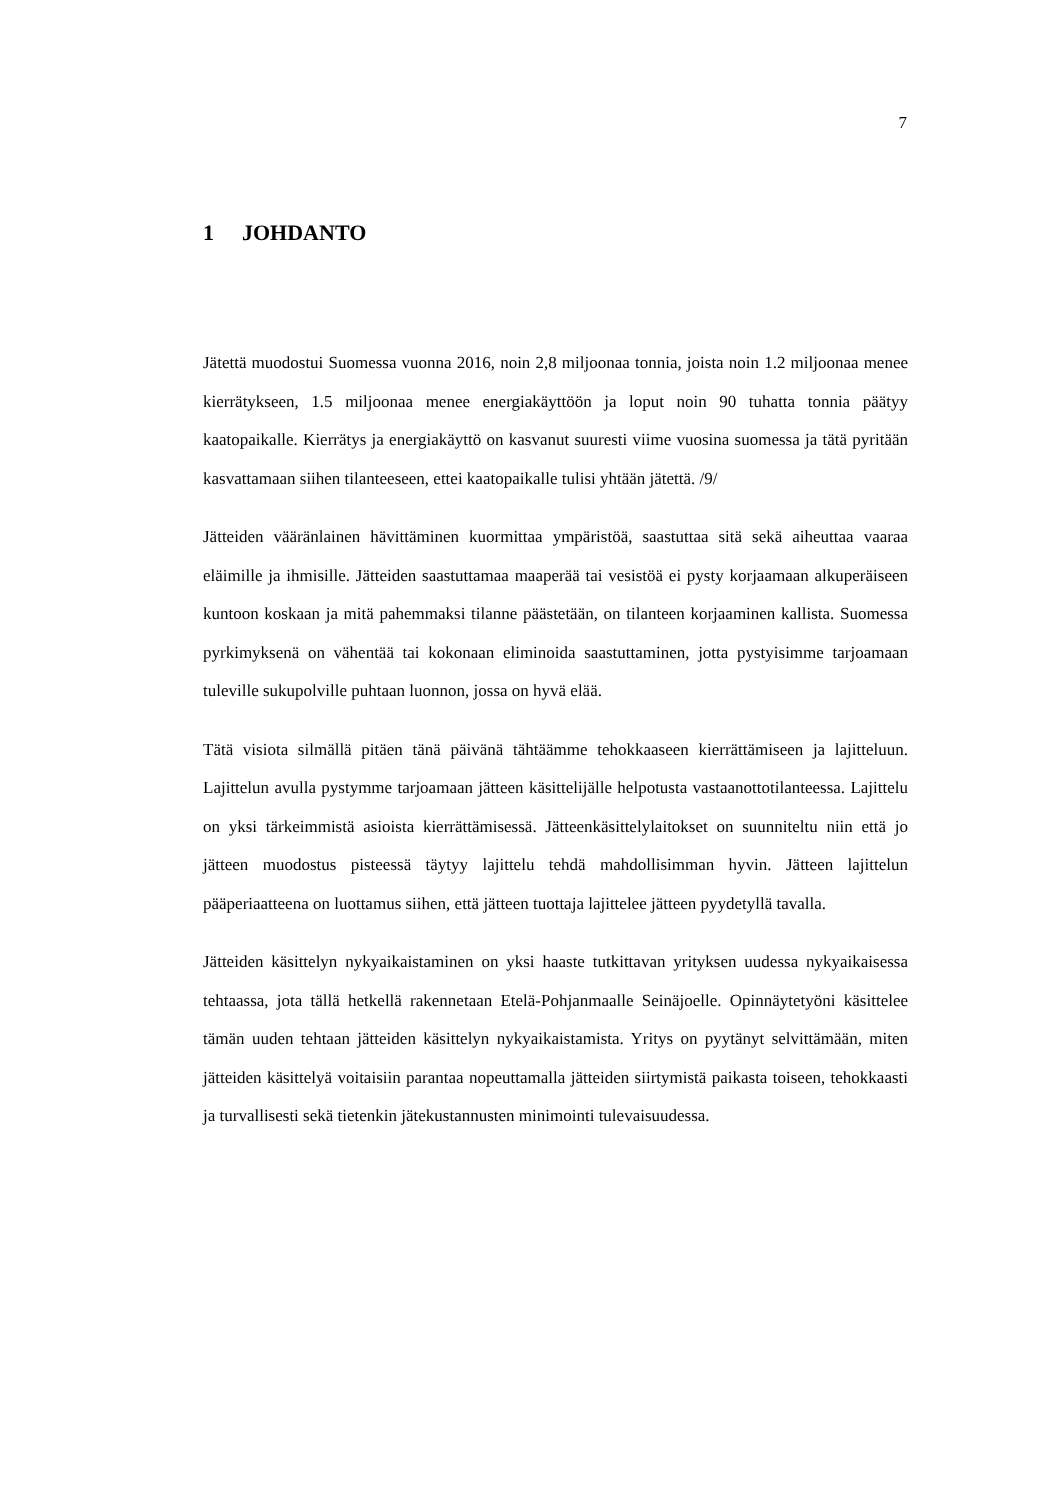7
1 JOHDANTO
Jätettä muodostui Suomessa vuonna 2016, noin 2,8 miljoonaa tonnia, joista noin 1.2 miljoonaa menee kierrätykseen, 1.5 miljoonaa menee energiakäyttöön ja loput noin 90 tuhatta tonnia päätyy kaatopaikalle. Kierrätys ja energiakäyttö on kasvanut suuresti viime vuosina suomessa ja tätä pyritään kasvattamaan siihen tilanteeseen, ettei kaatopaikalle tulisi yhtään jätettä. /9/
Jätteiden vääränlainen hävittäminen kuormittaa ympäristöä, saastuttaa sitä sekä aiheuttaa vaaraa eläimille ja ihmisille. Jätteiden saastuttamaa maaperää tai vesistöä ei pysty korjaamaan alkuperäiseen kuntoon koskaan ja mitä pahemmaksi tilanne päästetään, on tilanteen korjaaminen kallista. Suomessa pyrkimyksenä on vähentää tai kokonaan eliminoida saastuttaminen, jotta pystyisimme tarjoamaan tuleville sukupolville puhtaan luonnon, jossa on hyvä elää.
Tätä visiota silmällä pitäen tänä päivänä tähtäämme tehokkaaseen kierrättämiseen ja lajitteluun. Lajittelun avulla pystymme tarjoamaan jätteen käsittelijälle helpotusta vastaanottotilanteessa. Lajittelu on yksi tärkeimmistä asioista kierrättämisessä. Jätteenkäsittelylaitokset on suunniteltu niin että jo jätteen muodostus pisteessä täytyy lajittelu tehdä mahdollisimman hyvin. Jätteen lajittelun pääperiaatteena on luottamus siihen, että jätteen tuottaja lajittelee jätteen pyydetyllä tavalla.
Jätteiden käsittelyn nykyaikaistaminen on yksi haaste tutkittavan yrityksen uudessa nykyaikaisessa tehtaassa, jota tällä hetkellä rakennetaan Etelä-Pohjanmaalle Seinäjoelle. Opinnäytetyöni käsittelee tämän uuden tehtaan jätteiden käsittelyn nykyaikaistamista. Yritys on pyytänyt selvittämään, miten jätteiden käsittelyä voitaisiin parantaa nopeuttamalla jätteiden siirtymistä paikasta toiseen, tehokkaasti ja turvallisesti sekä tietenkin jätekustannusten minimointi tulevaisuudessa.